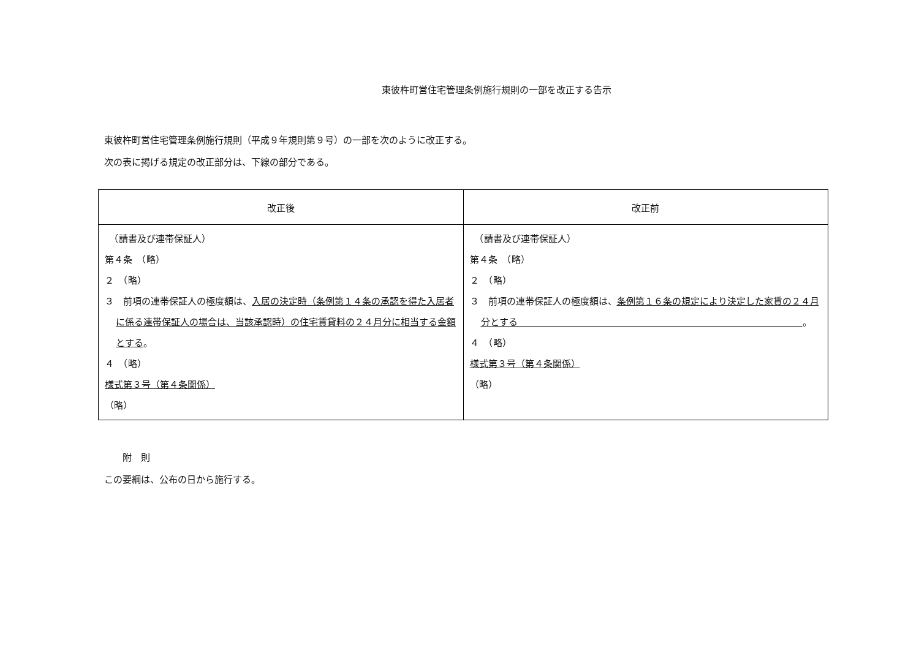東彼杵町営住宅管理条例施行規則の一部を改正する告示
東彼杵町営住宅管理条例施行規則（平成９年規則第９号）の一部を次のように改正する。
次の表に掲げる規定の改正部分は、下線の部分である。
| 改正後 | 改正前 |
| --- | --- |
| （請書及び連帯保証人） 第４条 （略） ２ （略） ３ 前項の連帯保証人の極度額は、 入居の決定時（条例第１４条の承認を得た入居者に係る連帯保証人の場合は、当該承認時）の住宅賃貸料の２４月分に相当する金額とする 。 ４ （略） 様式第３号（第４条関係） （略） | （請書及び連帯保証人） 第４条 （略） ２ （略） ３ 前項の連帯保証人の極度額は、 条例第１６条の規定により決定した家賃の２４月分とする 。 ４ （略） 様式第３号（第４条関係） （略） |
　　附　則
この要綱は、公布の日から施行する。